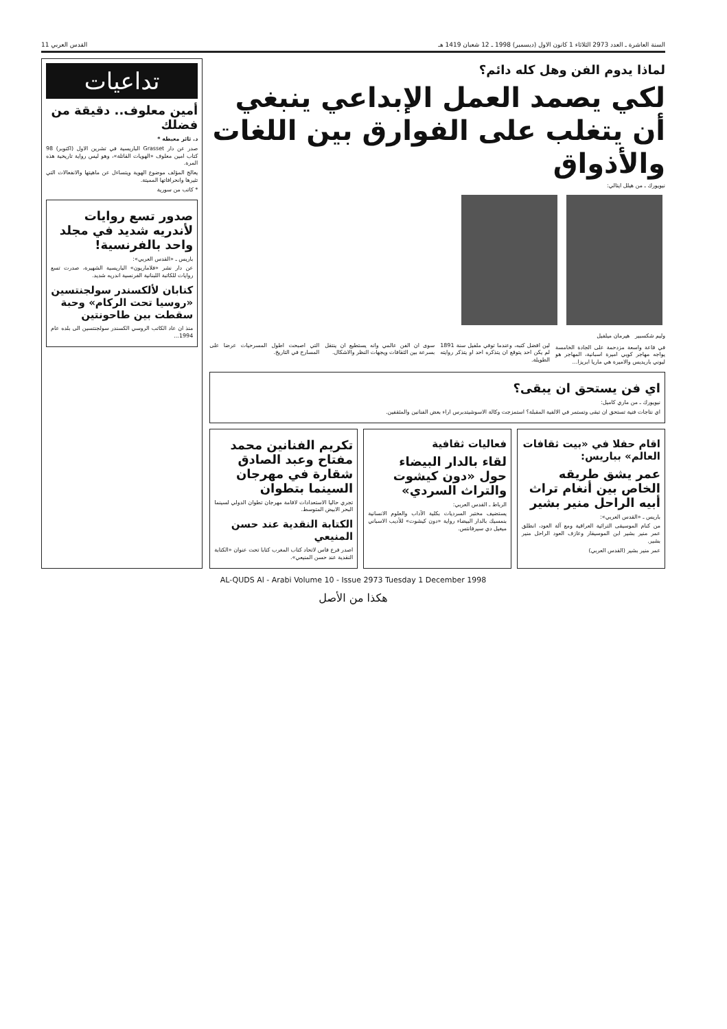السنة العاشرة ـ العدد 2973 الثلاثاء 1 كانون الاول (ديسمبر) 1998 ـ 12 شعبان 1419 هـ القدس العربي 11
لماذا يدوم الفن وهل كله دائم؟
لكي يصمد العمل الإبداعي ينبغي أن يتغلب على الفوارق بين اللغات والأذواق
نيويورك ـ من هيلل ايتالي:
وليم شكسبير هيرمان ميلفيل
في قاعة واسعة مزدحمة على الجادة الخامسة يواجه مهاجر كوبي اميرة اسبانية، المهاجر هو ليوني باريديس والاميرة هي ماريا ابريزا...
لين افضل كتبه، وعندما توفي ملفيل سنة 1891 لم يكن احد يتوقع ان يتذكره احد او يتذكر روايته الطويلة.
سوى ان الفن عالمي وانه يستطيع ان ينتقل بسرعة بين الثقافات ويجهات النظر والاشكال.
التي اصبحت اطول المسرحيات عرضا على المسارح في التاريخ.
اي فن يستحق ان يبقى؟
نيويورك ـ من ماري كاميل:
اي نتاجات فنية تستحق ان تبقى وتستمر في الالفية المقبلة؟ استمزجت وكالة الاسوشيتدبرس اراء بعض الفنانين والمثقفين.
اقام حفلا في «بيت ثقافات العالم» بباريس:
عمر يشق طريقه الخاص بين أنغام تراث أبيه الراحل منير بشير
باريس ـ «القدس العربي»:
من كنام الموسيقى التراثية العراقية ومع آلة العود، انطلق عمر منير بشير ابن الموسيقار وعازف العود الراحل منير بشير.
عمر منير بشير (القدس العربي)
فعاليات ثقافية
لقاء بالدار البيضاء حول «دون كيشوت والتراث السردي»
الرباط ـ القدس العربي:
يستضيف مختبر السرديات بكلية الآداب والعلوم الانسانية بنمسيك بالدار البيضاء رواية «دون كيشوت» للأديب الاسباني ميغيل دي سيرفانتس.
تكريم الفنانين محمد مفتاح وعبد الصادق شقارة في مهرجان السينما بتطوان
تجري حاليا الاستعدادات لاقامة مهرجان تطوان الدولي لسينما البحر الابيض المتوسط.
الكتابة النقدية عند حسن المنيعي
اصدر فرع فاس لاتحاد كتاب المغرب كتابا تحت عنوان «الكتابة النقدية عند حسن المنيعي».
تداعيات
أمين معلوف.. دقيقة من فضلك
د. ثائر معيطة *
صدر عن دار Grasset الباريسية في تشرين الاول (اكتوبر) 98 كتاب امين معلوف «الهويات القاتلة»، وهو ليس رواية تاريخية هذه المرة.
يعالج المؤلف موضوع الهوية ويتساءل عن ماهيتها والانفعالات التي تثيرها وانحرافاتها المميتة.
* كاتب من سورية
صدور تسع روايات لأندريه شديد في مجلد واحد بالفرنسية!
باريس ـ «القدس العربي»:
عن دار نشر «فلاماريون» الباريسية الشهيرة، صدرت تسع روايات للكاتبة اللبنانية الفرنسية اندريه شديد.
كتابان لألكسندر سولجنتسين «روسيا تحت الركام» وحبة سقطت بين طاحونتين
منذ ان عاد الكاتب الروسي الكسندر سولجنتسين الى بلده عام 1994...
AL-QUDS Al - Arabi Volume 10 - Issue 2973 Tuesday 1 December 1998
هكذا من الأصل